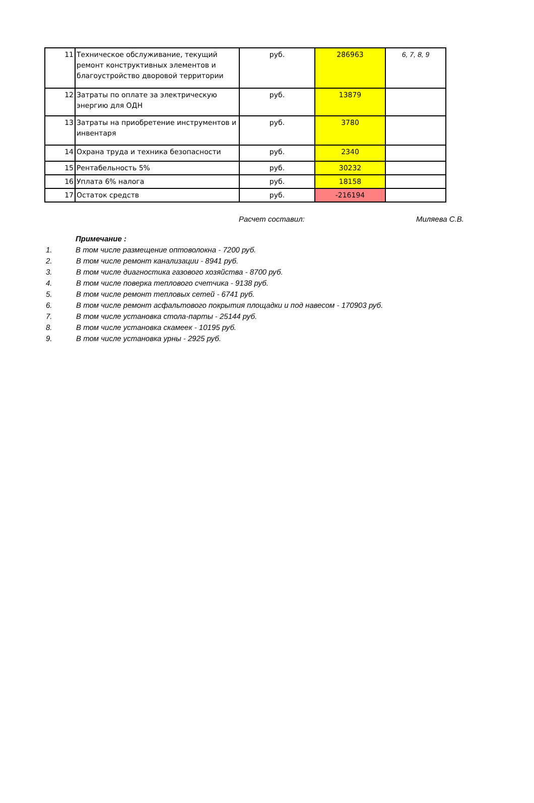| 11 | Техническое обслуживание, текущий ремонт конструктивных элементов и благоустройство дворовой территории | руб. | 286963 | 6, 7, 8, 9 |
| 12 | Затраты по оплате за электрическую энергию для ОДН | руб. | 13879 | |
| 13 | Затраты на приобретение инструментов и инвентаря | руб. | 3780 | |
| 14 | Охрана труда и техника безопасности | руб. | 2340 | |
| 15 | Рентабельность 5% | руб. | 30232 | |
| 16 | Уплата 6% налога | руб. | 18158 | |
| 17 | Остаток средств | руб. | -216194 | |
Расчет составил: Миляева С.В.
Примечание :
1. В том числе размещение оптоволокна - 7200 руб.
2. В том числе ремонт канализации - 8941 руб.
3. В том числе диагностика газового хозяйства - 8700 руб.
4. В том числе поверка теплового счетчика - 9138 руб.
5. В том числе ремонт тепловых сетей - 6741 руб.
6. В том числе ремонт асфальтового покрытия площадки и под навесом - 170903 руб.
7. В том числе установка стола-парты - 25144 руб.
8. В том числе установка скамеек - 10195 руб.
9. В том числе установка урны - 2925 руб.